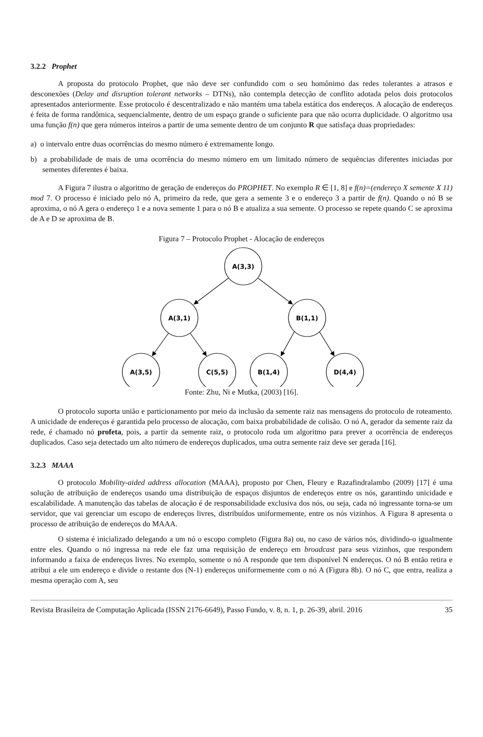3.2.2 Prophet
A proposta do protocolo Prophet, que não deve ser confundido com o seu homônimo das redes tolerantes a atrasos e desconexões (Delay and disruption tolerant networks – DTNs), não contempla detecção de conflito adotada pelos dois protocolos apresentados anteriormente. Esse protocolo é descentralizado e não mantém uma tabela estática dos endereços. A alocação de endereços é feita de forma randômica, sequencialmente, dentro de um espaço grande o suficiente para que não ocorra duplicidade. O algoritmo usa uma função f(n) que gera números inteiros a partir de uma semente dentro de um conjunto R que satisfaça duas propriedades:
a) o intervalo entre duas ocorrências do mesmo número é extremamente longo.
b) a probabilidade de mais de uma ocorrência do mesmo número em um limitado número de sequências diferentes iniciadas por sementes diferentes é baixa.
A Figura 7 ilustra o algoritmo de geração de endereços do PROPHET. No exemplo R ∈ [1, 8] e f(n)=(endereço X semente X 11) mod 7. O processo é iniciado pelo nó A, primeiro da rede, que gera a semente 3 e o endereço 3 a partir de f(n). Quando o nó B se aproxima, o nó A gera o endereço 1 e a nova semente 1 para o nó B e atualiza a sua semente. O processo se repete quando C se aproxima de A e D se aproxima de B.
Figura 7 – Protocolo Prophet - Alocação de endereços
A(3,3)
A(3,1)
B(1,1)
A(3,5)
C(5,5)
B(1,4)
D(4,4)
Fonte: Zhu, Ni e Mutka, (2003) [16].
O protocolo suporta união e particionamento por meio da inclusão da semente raiz nas mensagens do protocolo de roteamento. A unicidade de endereços é garantida pelo processo de alocação, com baixa probabilidade de colisão. O nó A, gerador da semente raiz da rede, é chamado nó profeta, pois, a partir da semente raiz, o protocolo roda um algoritmo para prever a ocorrência de endereços duplicados. Caso seja detectado um alto número de endereços duplicados, uma outra semente raiz deve ser gerada [16].
3.2.3 MAAA
O protocolo Mobility-aided address allocation (MAAA), proposto por Chen, Fleury e Razafindralambo (2009) [17] é uma solução de atribuição de endereços usando uma distribuição de espaços disjuntos de endereços entre os nós, garantindo unicidade e escalabilidade. A manutenção das tabelas de alocação é de responsabilidade exclusiva dos nós, ou seja, cada nó ingressante torna-se um servidor, que vai gerenciar um escopo de endereços livres, distribuídos uniformemente, entre os nós vizinhos. A Figura 8 apresenta o processo de atribuição de endereços do MAAA.
O sistema é inicializado delegando a um nó o escopo completo (Figura 8a) ou, no caso de vários nós, dividindo-o igualmente entre eles. Quando o nó ingressa na rede ele faz uma requisição de endereço em broadcast para seus vizinhos, que respondem informando a faixa de endereços livres. No exemplo, somente o nó A responde que tem disponível N endereços. O nó B então retira e atribui a ele um endereço e divide o restante dos (N-1) endereços uniformemente com o nó A (Figura 8b). O nó C, que entra, realiza a mesma operação com A, seu
Revista Brasileira de Computação Aplicada (ISSN 2176-6649), Passo Fundo, v. 8, n. 1, p. 26-39, abril. 2016 35